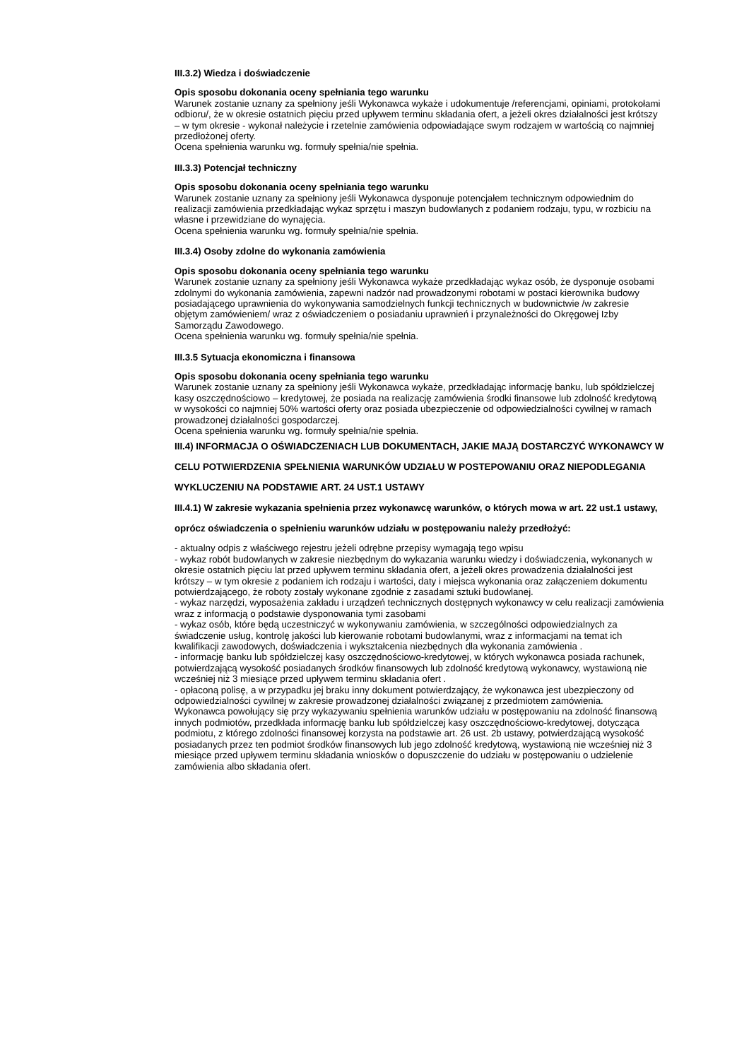III.3.2) Wiedza i doświadczenie
Opis sposobu dokonania oceny spełniania tego warunku
Warunek zostanie uznany za spełniony jeśli Wykonawca wykaże i udokumentuje /referencjami, opiniami, protokołami odbioru/, że w okresie ostatnich pięciu przed upływem terminu składania ofert, a jeżeli okres działalności jest krótszy – w tym okresie - wykonał należycie i rzetelnie zamówienia odpowiadające swym rodzajem w wartością co najmniej przedłożonej oferty.
Ocena spełnienia warunku wg. formuły spełnia/nie spełnia.
III.3.3) Potencjał techniczny
Opis sposobu dokonania oceny spełniania tego warunku
Warunek zostanie uznany za spełniony jeśli Wykonawca dysponuje potencjałem technicznym odpowiednim do realizacji zamówienia przedkładając wykaz sprzętu i maszyn budowlanych z podaniem rodzaju, typu, w rozbiciu na własne i przewidziane do wynajęcia.
Ocena spełnienia warunku wg. formuły spełnia/nie spełnia.
III.3.4) Osoby zdolne do wykonania zamówienia
Opis sposobu dokonania oceny spełniania tego warunku
Warunek zostanie uznany za spełniony jeśli Wykonawca wykaże przedkładając wykaz osób, że dysponuje osobami zdolnymi do wykonania zamówienia, zapewni nadzór nad prowadzonymi robotami w postaci kierownika budowy posiadającego uprawnienia do wykonywania samodzielnych funkcji technicznych w budownictwie /w zakresie objętym zamówieniem/ wraz z oświadczeniem o posiadaniu uprawnień i przynależności do Okręgowej Izby Samorządu Zawodowego.
Ocena spełnienia warunku wg. formuły spełnia/nie spełnia.
III.3.5 Sytuacja ekonomiczna i finansowa
Opis sposobu dokonania oceny spełniania tego warunku
Warunek zostanie uznany za spełniony jeśli Wykonawca wykaże, przedkładając informację banku, lub spółdzielczej kasy oszczędnościowo – kredytowej, że posiada na realizację zamówienia środki finansowe lub zdolność kredytową w wysokości co najmniej 50% wartości oferty oraz posiada ubezpieczenie od odpowiedzialności cywilnej w ramach prowadzonej działalności gospodarczej.
Ocena spełnienia warunku wg. formuły spełnia/nie spełnia.
III.4) INFORMACJA O OŚWIADCZENIACH LUB DOKUMENTACH, JAKIE MAJĄ DOSTARCZYĆ WYKONAWCY W CELU POTWIERDZENIA SPEŁNIENIA WARUNKÓW UDZIAŁU W POSTEPOWANIU ORAZ NIEPODLEGANIA WYKLUCZENIU NA PODSTAWIE ART. 24 UST.1 USTAWY
III.4.1) W zakresie wykazania spełnienia przez wykonawcę warunków, o których mowa w art. 22 ust.1 ustawy, oprócz oświadczenia o spełnieniu warunków udziału w postępowaniu należy przedłożyć:
- aktualny odpis z właściwego rejestru jeżeli odrębne przepisy wymagają tego wpisu
- wykaz robót budowlanych w zakresie niezbędnym do wykazania warunku wiedzy i doświadczenia, wykonanych w okresie ostatnich pięciu lat przed upływem terminu składania ofert, a jeżeli okres prowadzenia działalności jest krótszy – w tym okresie z podaniem ich rodzaju i wartości, daty i miejsca wykonania oraz załączeniem dokumentu potwierdzającego, że roboty zostały wykonane zgodnie z zasadami sztuki budowlanej.
- wykaz narzędzi, wyposażenia zakładu i urządzeń technicznych dostępnych wykonawcy w celu realizacji zamówienia wraz z informacją o podstawie dysponowania tymi zasobami
- wykaz osób, które będą uczestniczyć w wykonywaniu zamówienia, w szczególności odpowiedzialnych za świadczenie usług, kontrolę jakości lub kierowanie robotami budowlanymi, wraz z informacjami na temat ich kwalifikacji zawodowych, doświadczenia i wykształcenia niezbędnych dla wykonania zamówienia .
- informację banku lub spółdzielczej kasy oszczędnościowo-kredytowej, w których wykonawca posiada rachunek, potwierdzającą wysokość posiadanych środków finansowych lub zdolność kredytową wykonawcy, wystawioną nie wcześniej niż 3 miesiące przed upływem terminu składania ofert .
- opłaconą polisę, a w przypadku jej braku inny dokument potwierdzający, że wykonawca jest ubezpieczony od odpowiedzialności cywilnej w zakresie prowadzonej działalności związanej z przedmiotem zamówienia.
Wykonawca powołujący się przy wykazywaniu spełnienia warunków udziału w postępowaniu na zdolność finansową innych podmiotów, przedkłada informację banku lub spółdzielczej kasy oszczędnościowo-kredytowej, dotycząca podmiotu, z którego zdolności finansowej korzysta na podstawie art. 26 ust. 2b ustawy, potwierdzającą wysokość posiadanych przez ten podmiot środków finansowych lub jego zdolność kredytową, wystawioną nie wcześniej niż 3 miesiące przed upływem terminu składania wniosków o dopuszczenie do udziału w postępowaniu o udzielenie zamówienia albo składania ofert.